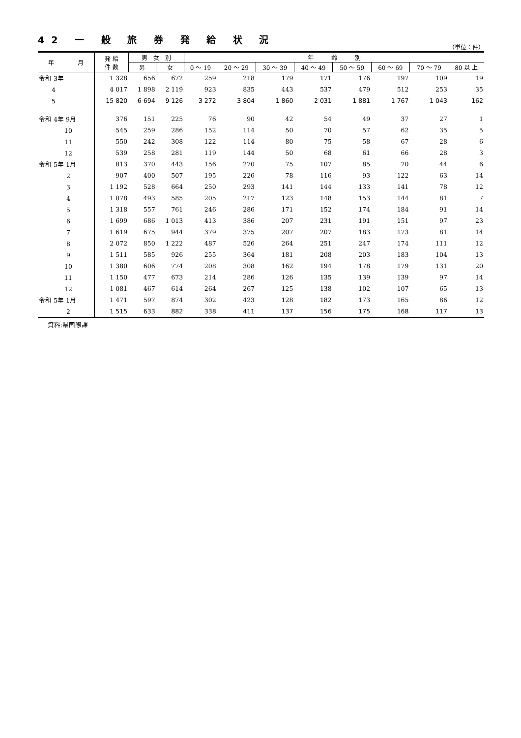42 一 般 旅 券 発 給 状 況
（単位：件）
| 年 月 | 発 給 件 数 | 男 女 別 | | 年 齢 別 | | | | | | | |
| --- | --- | --- | --- | --- | --- | --- | --- | --- | --- | --- | --- |
| | | 男 | 女 | 0 ～ 19 | 20 ～ 29 | 30 ～ 39 | 40 ～ 49 | 50 ～ 59 | 60 ～ 69 | 70 ～ 79 | 80 以 上 |
| 令和 3年 | 1 328 | 656 | 672 | 259 | 218 | 179 | 171 | 176 | 197 | 109 | 19 |
| 4 | 4 017 | 1 898 | 2 119 | 923 | 835 | 443 | 537 | 479 | 512 | 253 | 35 |
| 5 | 15 820 | 6 694 | 9 126 | 3 272 | 3 804 | 1 860 | 2 031 | 1 881 | 1 767 | 1 043 | 162 |
| 令和 4年 9月 | 376 | 151 | 225 | 76 | 90 | 42 | 54 | 49 | 37 | 27 | 1 |
| 10 | 545 | 259 | 286 | 152 | 114 | 50 | 70 | 57 | 62 | 35 | 5 |
| 11 | 550 | 242 | 308 | 122 | 114 | 80 | 75 | 58 | 67 | 28 | 6 |
| 12 | 539 | 258 | 281 | 119 | 144 | 50 | 68 | 61 | 66 | 28 | 3 |
| 令和 5年 1月 | 813 | 370 | 443 | 156 | 270 | 75 | 107 | 85 | 70 | 44 | 6 |
| 2 | 907 | 400 | 507 | 195 | 226 | 78 | 116 | 93 | 122 | 63 | 14 |
| 3 | 1 192 | 528 | 664 | 250 | 293 | 141 | 144 | 133 | 141 | 78 | 12 |
| 4 | 1 078 | 493 | 585 | 205 | 217 | 123 | 148 | 153 | 144 | 81 | 7 |
| 5 | 1 318 | 557 | 761 | 246 | 286 | 171 | 152 | 174 | 184 | 91 | 14 |
| 6 | 1 699 | 686 | 1 013 | 413 | 386 | 207 | 231 | 191 | 151 | 97 | 23 |
| 7 | 1 619 | 675 | 944 | 379 | 375 | 207 | 207 | 183 | 173 | 81 | 14 |
| 8 | 2 072 | 850 | 1 222 | 487 | 526 | 264 | 251 | 247 | 174 | 111 | 12 |
| 9 | 1 511 | 585 | 926 | 255 | 364 | 181 | 208 | 203 | 183 | 104 | 13 |
| 10 | 1 380 | 606 | 774 | 208 | 308 | 162 | 194 | 178 | 179 | 131 | 20 |
| 11 | 1 150 | 477 | 673 | 214 | 286 | 126 | 135 | 139 | 139 | 97 | 14 |
| 12 | 1 081 | 467 | 614 | 264 | 267 | 125 | 138 | 102 | 107 | 65 | 13 |
| 令和 5年 1月 | 1 471 | 597 | 874 | 302 | 423 | 128 | 182 | 173 | 165 | 86 | 12 |
| 2 | 1 515 | 633 | 882 | 338 | 411 | 137 | 156 | 175 | 168 | 117 | 13 |
資料:県国際課